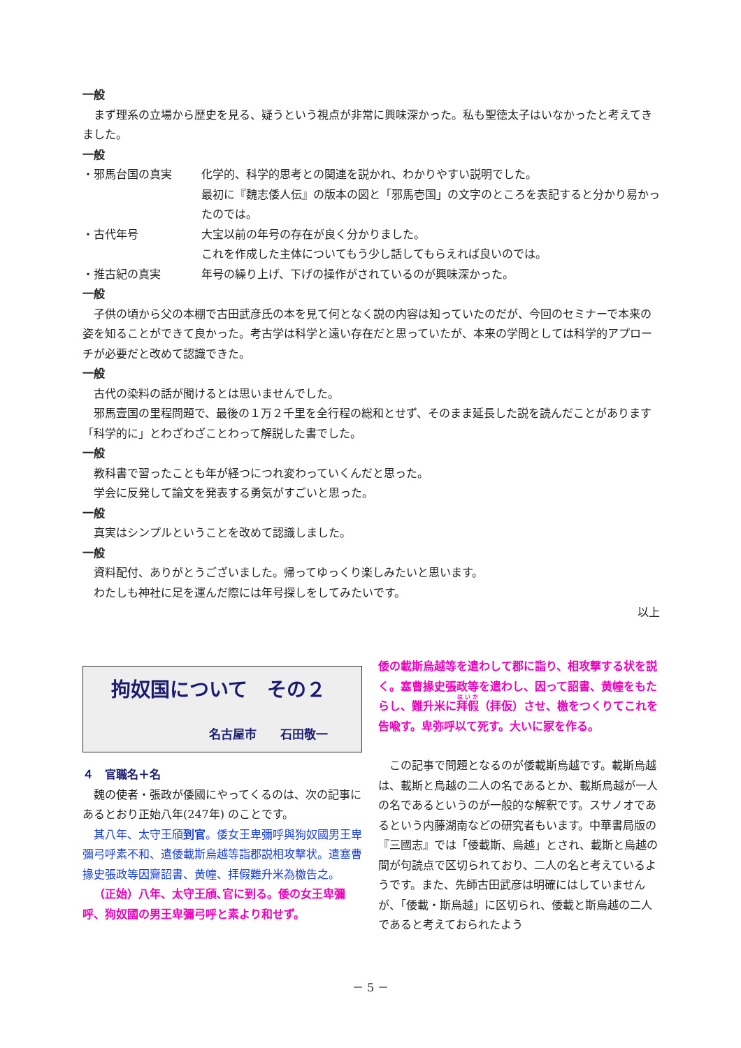一般
まず理系の立場から歴史を見る、疑うという視点が非常に興味深かった。私も聖徳太子はいなかったと考えてきました。
一般
・邪馬台国の真実 化学的、科学的思考との関連を説かれ、わかりやすい説明でした。
最初に『魏志倭人伝』の版本の図と「邪馬壱国」の文字のところを表記すると分かり易かったのでは。
・古代年号 大宝以前の年号の存在が良く分かりました。
これを作成した主体についてもう少し話してもらえれば良いのでは。
・推古紀の真実 年号の繰り上げ、下げの操作がされているのが興味深かった。
一般
子供の頃から父の本棚で古田武彦氏の本を見て何となく説の内容は知っていたのだが、今回のセミナーで本来の姿を知ることができて良かった。考古学は科学と遠い存在だと思っていたが、本来の学問としては科学的アプローチが必要だと改めて認識できた。
一般
古代の染料の話が聞けるとは思いませんでした。
邪馬壹国の里程問題で、最後の１万２千里を全行程の総和とせず、そのまま延長した説を読んだことがあります「科学的に」とわざわざことわって解説した書でした。
一般
教科書で習ったことも年が経つにつれ変わっていくんだと思った。
学会に反発して論文を発表する勇気がすごいと思った。
一般
真実はシンプルということを改めて認識しました。
一般
資料配付、ありがとうございました。帰ってゆっくり楽しみたいと思います。
わたしも神社に足を運んだ際には年号探しをしてみたいです。
以上
拘奴国について　その２
名古屋市　　石田敬一
４　官職名＋名
魏の使者・張政が倭國にやってくるのは、次の記事にあるとおり正始八年(247年) のことです。
其八年、太守王頎到官。倭女王卑彌呼與狗奴國男王卑彌弓呼素不和、遣倭載斯烏越等詣郡説相攻撃状。遣塞曹掾史張政等因齎詔書、黄幢、拝假難升米為檄告之。
（正始）八年、太守王頎､官に到る。倭の女王卑彌呼、狗奴國の男王卑彌弓呼と素より和せず。
倭の載斯烏越等を遣わして郡に詣り、相攻撃する状を説く。塞曹掾史張政等を遣わし、因って詔書、黄幢をもたらし、難升米に拜假（拝仮）させ、檄をつくりてこれを告喩す。卑弥呼以て死す。大いに冢を作る。
この記事で問題となるのが倭載斯烏越です。載斯烏越は、載斯と烏越の二人の名であるとか、載斯烏越が一人の名であるというのが一般的な解釈です。スサノオであるという内藤湖南などの研究者もいます。中華書局版の『三國志』では「倭載斯、烏越」とされ、載斯と烏越の間が句読点で区切られており、二人の名と考えているようです。また、先師古田武彦は明確にはしていませんが、「倭載・斯烏越」に区切られ、倭載と斯烏越の二人であると考えておられたよう
－ 5 －